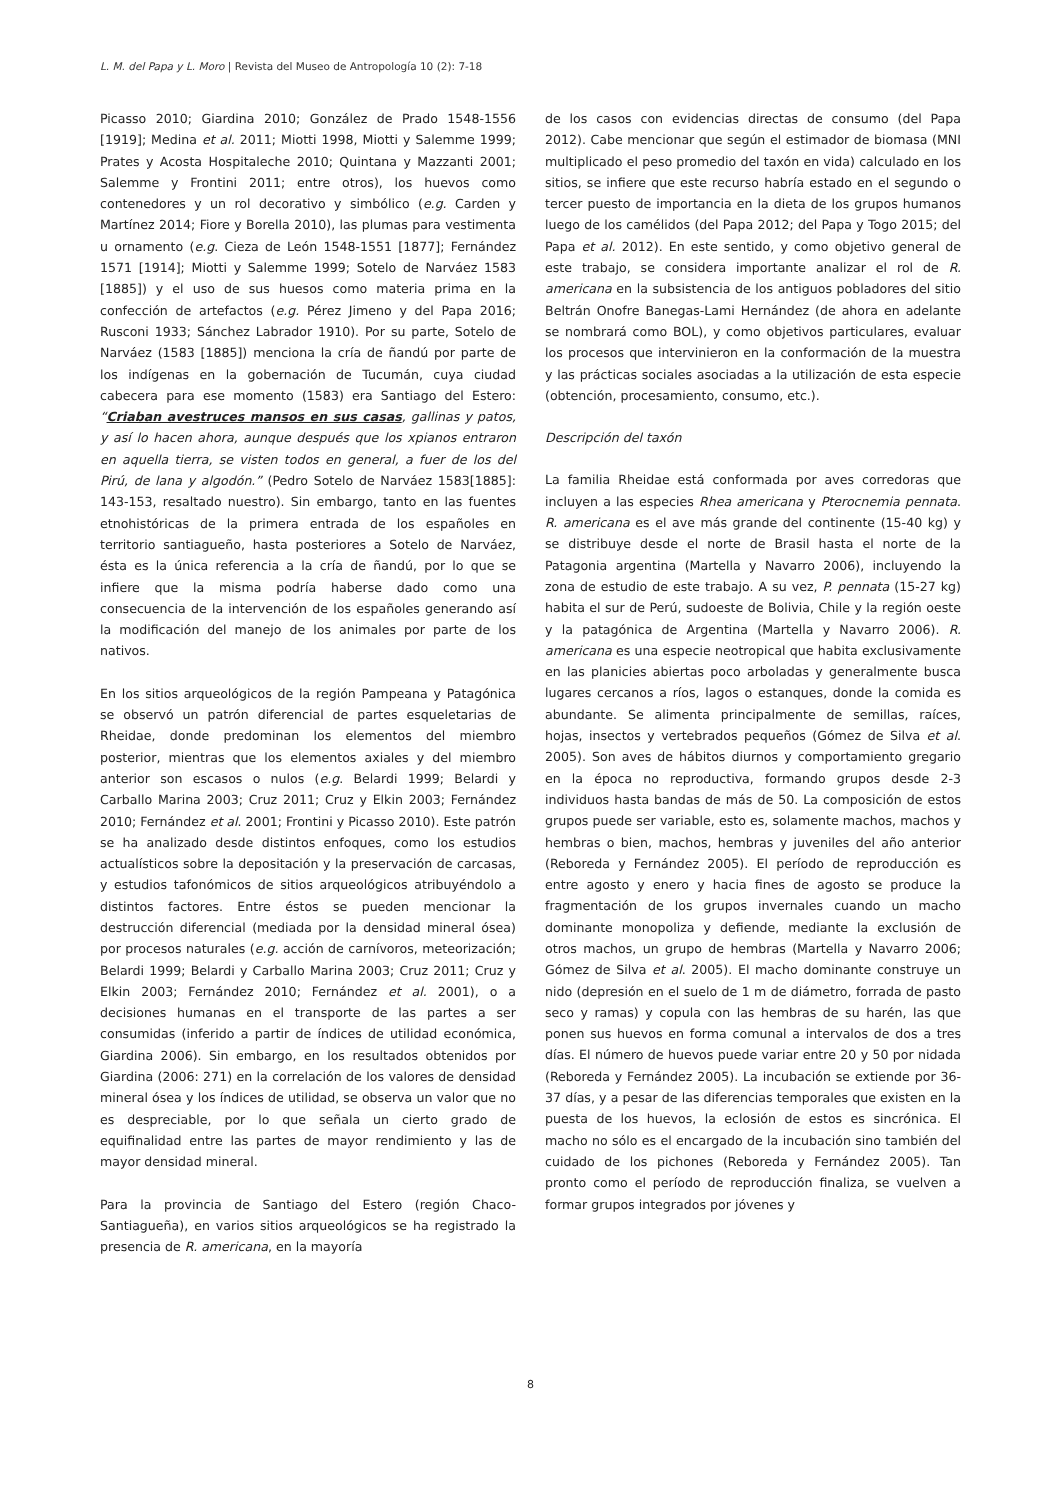L. M. del Papa y L. Moro | Revista del Museo de Antropología 10 (2): 7-18
Picasso 2010; Giardina 2010; González de Prado 1548-1556 [1919]; Medina et al. 2011; Miotti 1998, Miotti y Salemme 1999; Prates y Acosta Hospitaleche 2010; Quintana y Mazzanti 2001; Salemme y Frontini 2011; entre otros), los huevos como contenedores y un rol decorativo y simbólico (e.g. Carden y Martínez 2014; Fiore y Borella 2010), las plumas para vestimenta u ornamento (e.g. Cieza de León 1548-1551 [1877]; Fernández 1571 [1914]; Miotti y Salemme 1999; Sotelo de Narváez 1583 [1885]) y el uso de sus huesos como materia prima en la confección de artefactos (e.g. Pérez Jimeno y del Papa 2016; Rusconi 1933; Sánchez Labrador 1910). Por su parte, Sotelo de Narváez (1583 [1885]) menciona la cría de ñandú por parte de los indígenas en la gobernación de Tucumán, cuya ciudad cabecera para ese momento (1583) era Santiago del Estero: “Criaban avestruces mansos en sus casas, gallinas y patos, y así lo hacen ahora, aunque después que los xpianos entraron en aquella tierra, se visten todos en general, a fuer de los del Pirú, de lana y algodón.” (Pedro Sotelo de Narváez 1583[1885]: 143-153, resaltado nuestro). Sin embargo, tanto en las fuentes etnohistóricas de la primera entrada de los españoles en territorio santiagueño, hasta posteriores a Sotelo de Narváez, ésta es la única referencia a la cría de ñandú, por lo que se infiere que la misma podría haberse dado como una consecuencia de la intervención de los españoles generando así la modificación del manejo de los animales por parte de los nativos.
En los sitios arqueológicos de la región Pampeana y Patagónica se observó un patrón diferencial de partes esqueletarias de Rheidae, donde predominan los elementos del miembro posterior, mientras que los elementos axiales y del miembro anterior son escasos o nulos (e.g. Belardi 1999; Belardi y Carballo Marina 2003; Cruz 2011; Cruz y Elkin 2003; Fernández 2010; Fernández et al. 2001; Frontini y Picasso 2010). Este patrón se ha analizado desde distintos enfoques, como los estudios actualísticos sobre la depositación y la preservación de carcasas, y estudios tafonómicos de sitios arqueológicos atribuyéndolo a distintos factores. Entre éstos se pueden mencionar la destrucción diferencial (mediada por la densidad mineral ósea) por procesos naturales (e.g. acción de carnívoros, meteorización; Belardi 1999; Belardi y Carballo Marina 2003; Cruz 2011; Cruz y Elkin 2003; Fernández 2010; Fernández et al. 2001), o a decisiones humanas en el transporte de las partes a ser consumidas (inferido a partir de índices de utilidad económica, Giardina 2006). Sin embargo, en los resultados obtenidos por Giardina (2006: 271) en la correlación de los valores de densidad mineral ósea y los índices de utilidad, se observa un valor que no es despreciable, por lo que señala un cierto grado de equifinalidad entre las partes de mayor rendimiento y las de mayor densidad mineral.
Para la provincia de Santiago del Estero (región Chaco-Santiagueña), en varios sitios arqueológicos se ha registrado la presencia de R. americana, en la mayoría
de los casos con evidencias directas de consumo (del Papa 2012). Cabe mencionar que según el estimador de biomasa (MNI multiplicado el peso promedio del taxón en vida) calculado en los sitios, se infiere que este recurso habría estado en el segundo o tercer puesto de importancia en la dieta de los grupos humanos luego de los camélidos (del Papa 2012; del Papa y Togo 2015; del Papa et al. 2012). En este sentido, y como objetivo general de este trabajo, se considera importante analizar el rol de R. americana en la subsistencia de los antiguos pobladores del sitio Beltrán Onofre Banegas-Lami Hernández (de ahora en adelante se nombrará como BOL), y como objetivos particulares, evaluar los procesos que intervinieron en la conformación de la muestra y las prácticas sociales asociadas a la utilización de esta especie (obtención, procesamiento, consumo, etc.).
Descripción del taxón
La familia Rheidae está conformada por aves corredoras que incluyen a las especies Rhea americana y Pterocnemia pennata. R. americana es el ave más grande del continente (15-40 kg) y se distribuye desde el norte de Brasil hasta el norte de la Patagonia argentina (Martella y Navarro 2006), incluyendo la zona de estudio de este trabajo. A su vez, P. pennata (15-27 kg) habita el sur de Perú, sudoeste de Bolivia, Chile y la región oeste y la patagónica de Argentina (Martella y Navarro 2006). R. americana es una especie neotropical que habita exclusivamente en las planicies abiertas poco arboladas y generalmente busca lugares cercanos a ríos, lagos o estanques, donde la comida es abundante. Se alimenta principalmente de semillas, raíces, hojas, insectos y vertebrados pequeños (Gómez de Silva et al. 2005). Son aves de hábitos diurnos y comportamiento gregario en la época no reproductiva, formando grupos desde 2-3 individuos hasta bandas de más de 50. La composición de estos grupos puede ser variable, esto es, solamente machos, machos y hembras o bien, machos, hembras y juveniles del año anterior (Reboreda y Fernández 2005). El período de reproducción es entre agosto y enero y hacia fines de agosto se produce la fragmentación de los grupos invernales cuando un macho dominante monopoliza y defiende, mediante la exclusión de otros machos, un grupo de hembras (Martella y Navarro 2006; Gómez de Silva et al. 2005). El macho dominante construye un nido (depresión en el suelo de 1 m de diámetro, forrada de pasto seco y ramas) y copula con las hembras de su harén, las que ponen sus huevos en forma comunal a intervalos de dos a tres días. El número de huevos puede variar entre 20 y 50 por nidada (Reboreda y Fernández 2005). La incubación se extiende por 36-37 días, y a pesar de las diferencias temporales que existen en la puesta de los huevos, la eclosión de estos es sincrónica. El macho no sólo es el encargado de la incubación sino también del cuidado de los pichones (Reboreda y Fernández 2005). Tan pronto como el período de reproducción finaliza, se vuelven a formar grupos integrados por jóvenes y
8